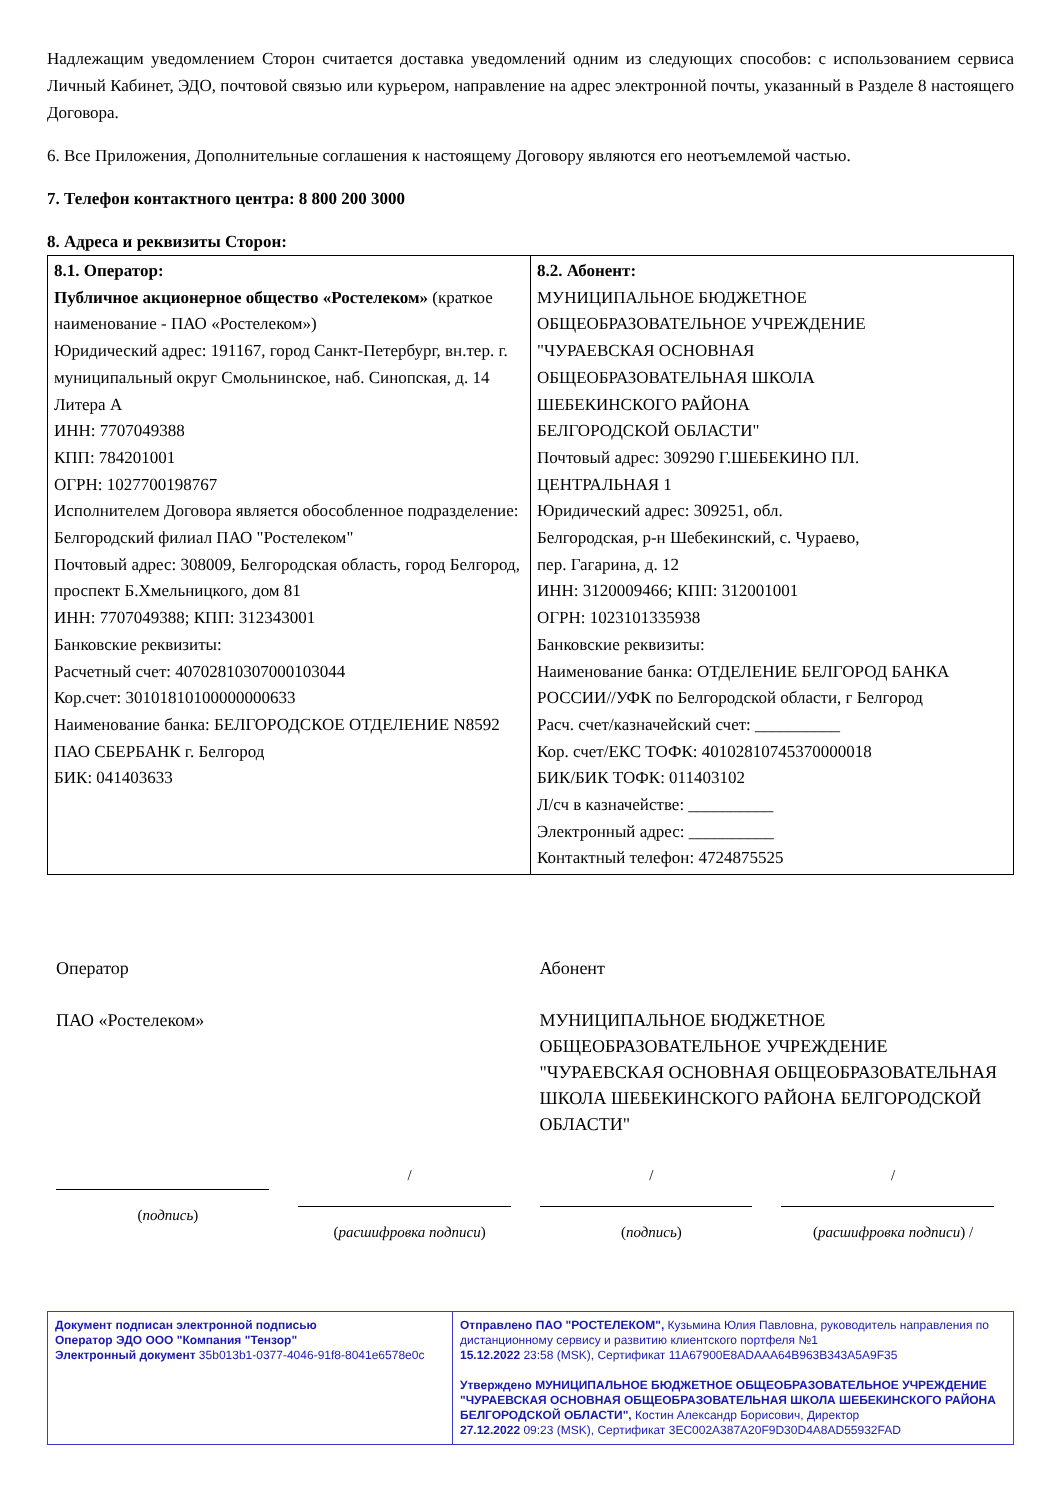Надлежащим уведомлением Сторон считается доставка уведомлений одним из следующих способов: с использованием сервиса Личный Кабинет, ЭДО, почтовой связью или курьером, направление на адрес электронной почты, указанный в Разделе 8 настоящего Договора.
6. Все Приложения, Дополнительные соглашения к настоящему Договору являются его неотъемлемой частью.
7. Телефон контактного центра: 8 800 200 3000
8. Адреса и реквизиты Сторон:
| 8.1. Оператор: Публичное акционерное общество «Ростелеком» (краткое наименование - ПАО «Ростелеком») Юридический адрес: 191167, город Санкт-Петербург, вн.тер. г. муниципальный округ Смольнинское, наб. Синопская, д. 14 Литера А ИНН: 7707049388 КПП: 784201001 ОГРН: 1027700198767 Исполнителем Договора является обособленное подразделение: Белгородский филиал ПАО "Ростелеком" Почтовый адрес: 308009, Белгородская область, город Белгород, проспект Б.Хмельницкого, дом 81 ИНН: 7707049388; КПП: 312343001 Банковские реквизиты: Расчетный счет: 40702810307000103044 Кор.счет: 30101810100000000633 Наименование банка: БЕЛГОРОДСКОЕ ОТДЕЛЕНИЕ N8592 ПАО СБЕРБАНК г. Белгород БИК: 041403633 | 8.2. Абонент: МУНИЦИПАЛЬНОЕ БЮДЖЕТНОЕ ОБЩЕОБРАЗОВАТЕЛЬНОЕ УЧРЕЖДЕНИЕ "ЧУРАЕВСКАЯ ОСНОВНАЯ ОБЩЕОБРАЗОВАТЕЛЬНАЯ ШКОЛА ШЕБЕКИНСКОГО РАЙОНА БЕЛГОРОДСКОЙ ОБЛАСТИ" Почтовый адрес: 309290 Г.ШЕБЕКИНО ПЛ. ЦЕНТРАЛЬНАЯ 1 Юридический адрес: 309251, обл. Белгородская, р-н Шебекинский, с. Чураево, пер. Гагарина, д. 12 ИНН: 3120009466; КПП: 312001001 ОГРН: 1023101335938 Банковские реквизиты: Наименование банка: ОТДЕЛЕНИЕ БЕЛГОРОД БАНКА РОССИИ//УФК по Белгородской области, г Белгород Расч. счет/казначейский счет: __________ Кор. счет/ЕКС ТОФК: 40102810745370000018 БИК/БИК ТОФК: 011403102 Л/сч в казначействе: __________ Электронный адрес: __________ Контактный телефон: 4724875525 |
Оператор
ПАО «Ростелеком»
Абонент
МУНИЦИПАЛЬНОЕ БЮДЖЕТНОЕ ОБЩЕОБРАЗОВАТЕЛЬНОЕ УЧРЕЖДЕНИЕ "ЧУРАЕВСКАЯ ОСНОВНАЯ ОБЩЕОБРАЗОВАТЕЛЬНАЯ ШКОЛА ШЕБЕКИНСКОГО РАЙОНА БЕЛГОРОДСКОЙ ОБЛАСТИ"
(подпись) /
(расшифровка подписи)
/
(подпись)
/
(расшифровка подписи) /
Документ подписан электронной подписью
Оператор ЭДО ООО "Компания "Тензор"
Электронный документ 35b013b1-0377-4046-91f8-8041e6578e0c
Отправлено ПАО "РОСТЕЛЕКОМ", Кузьмина Юлия Павловна, руководитель направления по дистанционному сервису и развитию клиентского портфеля №1
15.12.2022 23:58 (MSK), Сертификат 11A67900E8ADAAA64B963B343A5A9F35
Утверждено МУНИЦИПАЛЬНОЕ БЮДЖЕТНОЕ ОБЩЕОБРАЗОВАТЕЛЬНОЕ УЧРЕЖДЕНИЕ "ЧУРАЕВСКАЯ ОСНОВНАЯ ОБЩЕОБРАЗОВАТЕЛЬНАЯ ШКОЛА ШЕБЕКИНСКОГО РАЙОНА БЕЛГОРОДСКОЙ ОБЛАСТИ", Костин Александр Борисович, Директор
27.12.2022 09:23 (MSK), Сертификат 3EC002A387A20F9D30D4A8AD55932FAD